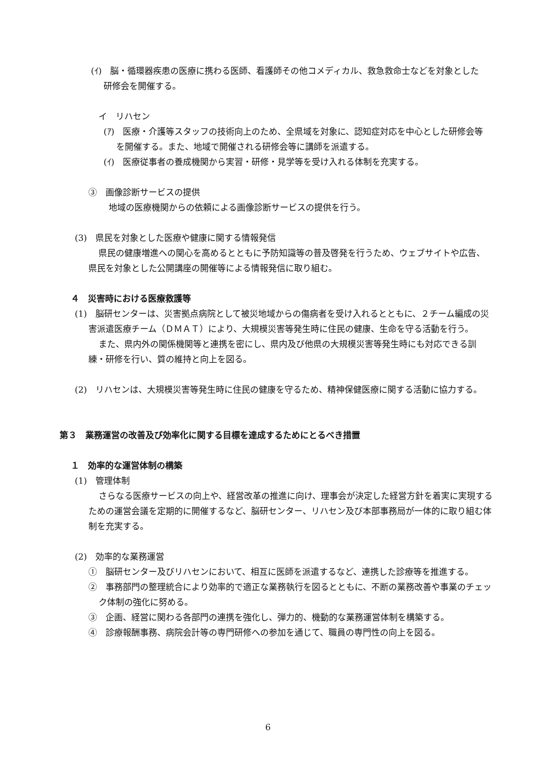(ｲ)　脳・循環器疾患の医療に携わる医師、看護師その他コメディカル、救急救命士などを対象とした研修会を開催する。
イ　リハセン
(ｱ)　医療・介護等スタッフの技術向上のため、全県域を対象に、認知症対応を中心とした研修会等を開催する。また、地域で開催される研修会等に講師を派遣する。
(ｲ)　医療従事者の養成機関から実習・研修・見学等を受け入れる体制を充実する。
③　画像診断サービスの提供
地域の医療機関からの依頼による画像診断サービスの提供を行う。
(3)　県民を対象とした医療や健康に関する情報発信
県民の健康増進への関心を高めるとともに予防知識等の普及啓発を行うため、ウェブサイトや広告、県民を対象とした公開講座の開催等による情報発信に取り組む。
４　災害時における医療救護等
(1)　脳研センターは、災害拠点病院として被災地域からの傷病者を受け入れるとともに、２チーム編成の災害派遣医療チーム（ＤＭＡＴ）により、大規模災害等発生時に住民の健康、生命を守る活動を行う。
また、県内外の関係機関等と連携を密にし、県内及び他県の大規模災害等発生時にも対応できる訓練・研修を行い、質の維持と向上を図る。
(2)　リハセンは、大規模災害等発生時に住民の健康を守るため、精神保健医療に関する活動に協力する。
第３　業務運営の改善及び効率化に関する目標を達成するためにとるべき措置
１　効率的な運営体制の構築
(1)　管理体制
さらなる医療サービスの向上や、経営改革の推進に向け、理事会が決定した経営方針を着実に実現するための運営会議を定期的に開催するなど、脳研センター、リハセン及び本部事務局が一体的に取り組む体制を充実する。
(2)　効率的な業務運営
①　脳研センター及びリハセンにおいて、相互に医師を派遣するなど、連携した診療等を推進する。
②　事務部門の整理統合により効率的で適正な業務執行を図るとともに、不断の業務改善や事業のチェック体制の強化に努める。
③　企画、経営に関わる各部門の連携を強化し、弾力的、機動的な業務運営体制を構築する。
④　診療報酬事務、病院会計等の専門研修への参加を通じて、職員の専門性の向上を図る。
6